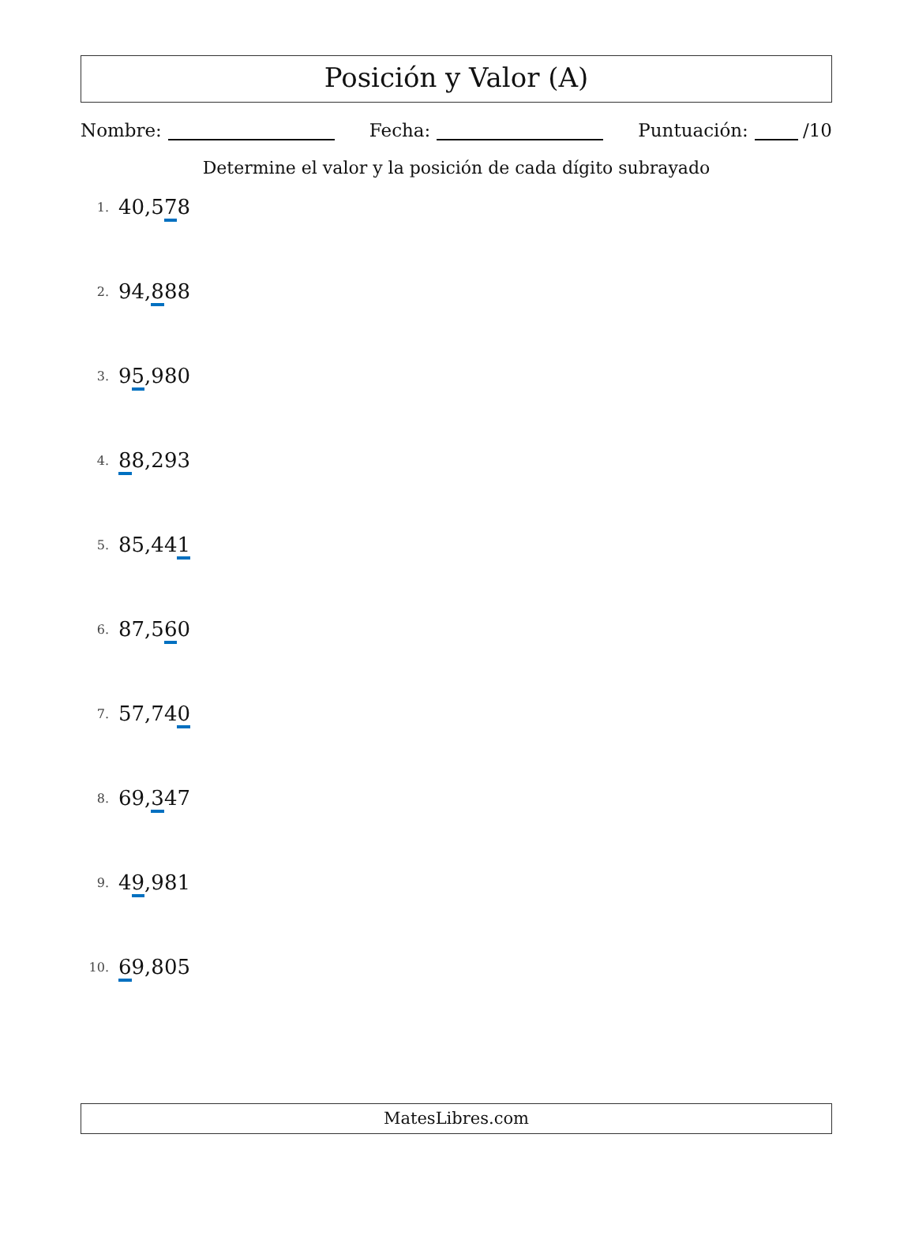Posición y Valor (A)
Nombre: Fecha: Puntuación: /10
Determine el valor y la posición de cada dígito subrayado
1. 40,578
2. 94,888
3. 95,980
4. 88,293
5. 85,441
6. 87,560
7. 57,740
8. 69,347
9. 49,981
10. 69,805
MatesLibres.com